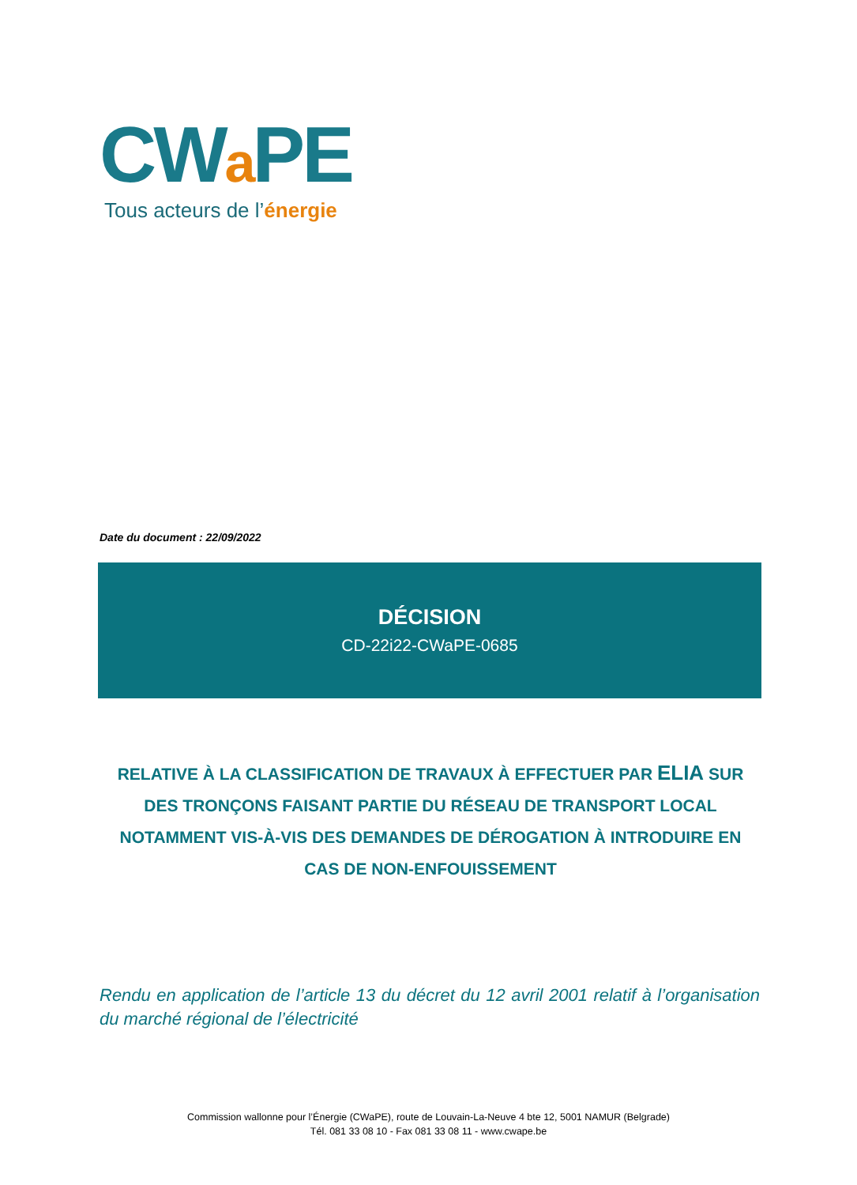CWa PE
Tous acteurs de l’énergie
Date du document : 22/09/2022
DÉCISION
CD-22i22-CWaPE-0685
RELATIVE À LA CLASSIFICATION DE TRAVAUX À EFFECTUER PAR ELIA SUR DES TRONÇONS FAISANT PARTIE DU RÉSEAU DE TRANSPORT LOCAL NOTAMMENT VIS-À-VIS DES DEMANDES DE DÉROGATION À INTRODUIRE EN CAS DE NON-ENFOUISSEMENT
Rendu en application de l’article 13 du décret du 12 avril 2001 relatif à l’organisation du marché régional de l’électricité
Commission wallonne pour l’Énergie (CWaPE), route de Louvain-La-Neuve 4 bte 12, 5001 NAMUR (Belgrade)
Tél. 081 33 08 10 - Fax 081 33 08 11 - www.cwape.be